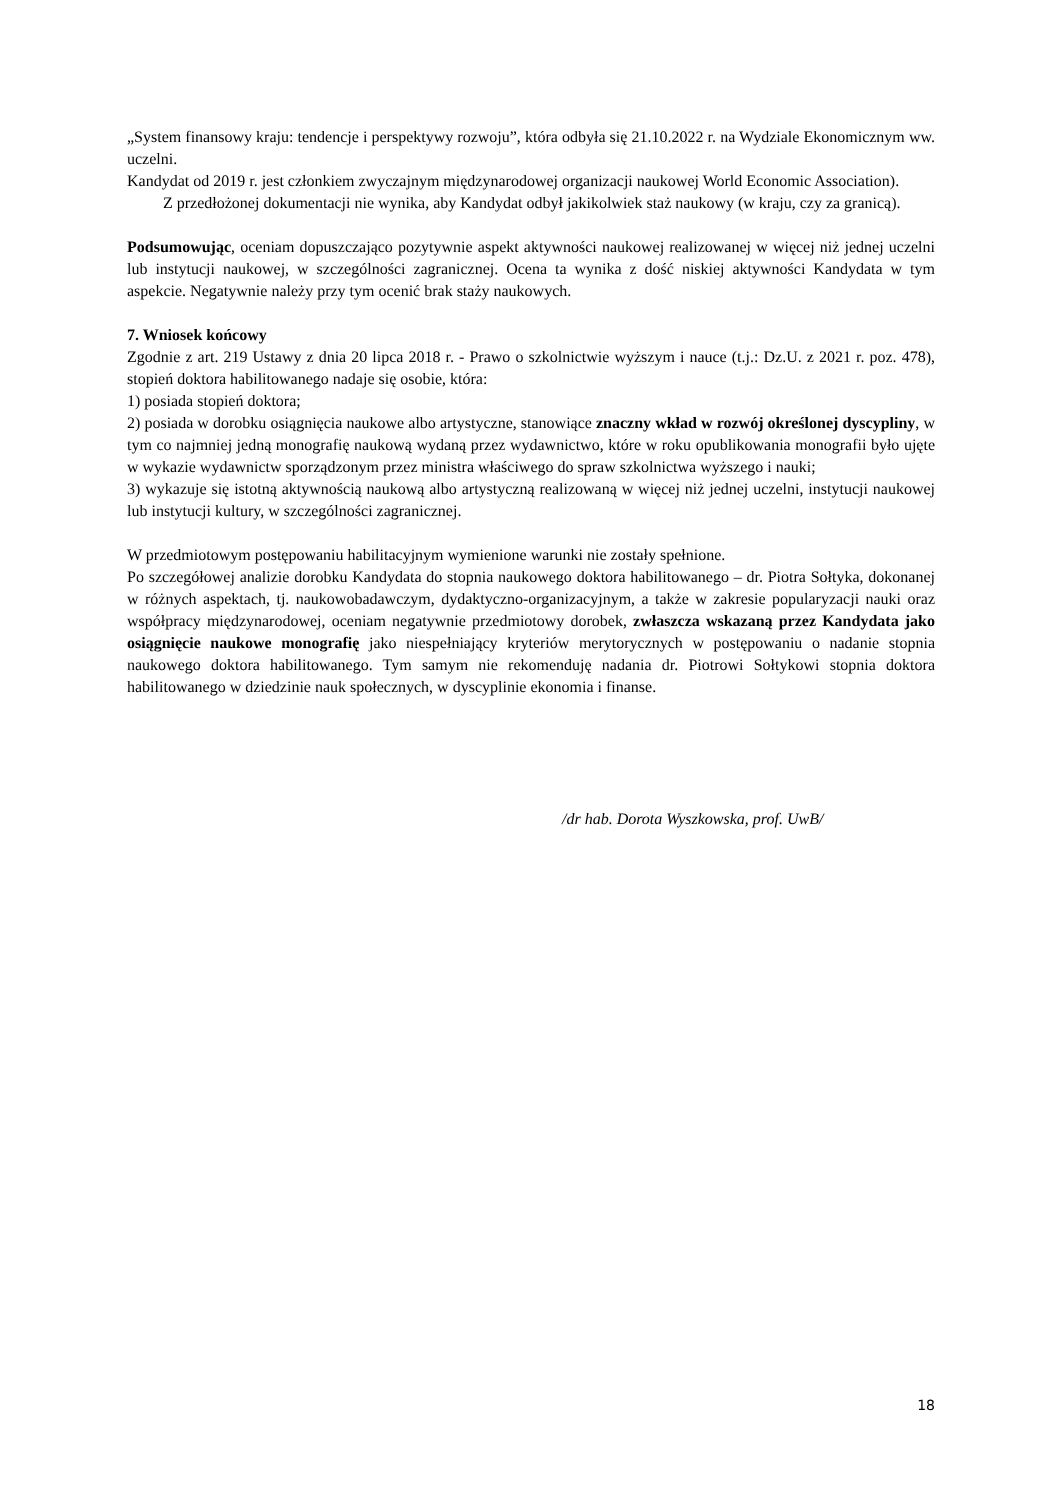„System finansowy kraju: tendencje i perspektywy rozwoju”, która odbyła się 21.10.2022 r. na Wydziale Ekonomicznym ww. uczelni.
Kandydat od 2019 r. jest członkiem zwyczajnym międzynarodowej organizacji naukowej World Economic Association).
Z przedłożonej dokumentacji nie wynika, aby Kandydat odbył jakikolwiek staż naukowy (w kraju, czy za granicą).
Podsumowując, oceniam dopuszczająco pozytywnie aspekt aktywności naukowej realizowanej w więcej niż jednej uczelni lub instytucji naukowej, w szczególności zagranicznej. Ocena ta wynika z dość niskiej aktywności Kandydata w tym aspekcie. Negatywnie należy przy tym ocenić brak staży naukowych.
7. Wniosek końcowy
Zgodnie z art. 219 Ustawy z dnia 20 lipca 2018 r. - Prawo o szkolnictwie wyższym i nauce (t.j.: Dz.U. z 2021 r. poz. 478), stopień doktora habilitowanego nadaje się osobie, która:
1) posiada stopień doktora;
2) posiada w dorobku osiągnięcia naukowe albo artystyczne, stanowiące znaczny wkład w rozwój określonej dyscypliny, w tym co najmniej jedną monografię naukową wydaną przez wydawnictwo, które w roku opublikowania monografii było ujęte w wykazie wydawnictw sporządzonym przez ministra właściwego do spraw szkolnictwa wyższego i nauki;
3) wykazuje się istotną aktywnością naukową albo artystyczną realizowaną w więcej niż jednej uczelni, instytucji naukowej lub instytucji kultury, w szczególności zagranicznej.
W przedmiotowym postępowaniu habilitacyjnym wymienione warunki nie zostały spełnione.
Po szczegółowej analizie dorobku Kandydata do stopnia naukowego doktora habilitowanego – dr. Piotra Sołtyka, dokonanej w różnych aspektach, tj. naukowobadawczym, dydaktyczno-organizacyjnym, a także w zakresie popularyzacji nauki oraz współpracy międzynarodowej, oceniam negatywnie przedmiotowy dorobek, zwłaszcza wskazaną przez Kandydata jako osiągnięcie naukowe monografię jako niespełniający kryteriów merytorycznych w postępowaniu o nadanie stopnia naukowego doktora habilitowanego. Tym samym nie rekomenduję nadania dr. Piotrowi Sołtykowi stopnia doktora habilitowanego w dziedzinie nauk społecznych, w dyscyplinie ekonomia i finanse.
/dr hab. Dorota Wyszkowska, prof. UwB/
18